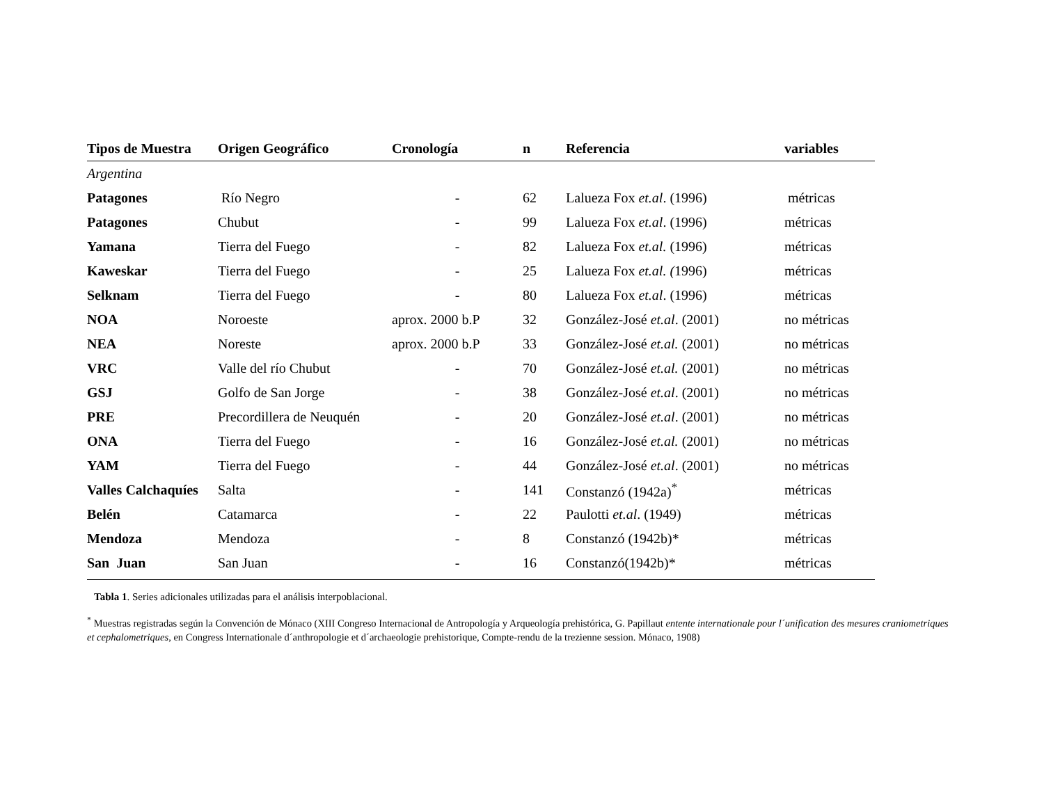| Tipos de Muestra | Origen Geográfico | Cronología | n | Referencia | variables |
| --- | --- | --- | --- | --- | --- |
| Argentina | | | | | |
| Patagones | Río Negro | - | 62 | Lalueza Fox et.al . (1996) | métricas |
| Patagones | Chubut | - | 99 | Lalueza Fox et.al . (1996) | métricas |
| Yamana | Tierra del Fuego | - | 82 | Lalueza Fox et.al. (1996) | métricas |
| Kaweskar | Tierra del Fuego | - | 25 | Lalueza Fox et.al. ( 1996) | métricas |
| Selknam | Tierra del Fuego | - | 80 | Lalueza Fox et.al . (1996) | métricas |
| NOA | Noroeste | aprox. 2000 b.P | 32 | González-José et.al . (2001) | no métricas |
| NEA | Noreste | aprox. 2000 b.P | 33 | González-José et.al. (2001) | no métricas |
| VRC | Valle del río Chubut | - | 70 | González-José et.al. (2001) | no métricas |
| GSJ | Golfo de San Jorge | - | 38 | González-José et.al . (2001) | no métricas |
| PRE | Precordillera de Neuquén | - | 20 | González-José et.al . (2001) | no métricas |
| ONA | Tierra del Fuego | - | 16 | González-José et.al. (2001) | no métricas |
| YAM | Tierra del Fuego | - | 44 | González-José et.al . (2001) | no métricas |
| Valles Calchaquíes | Salta | - | 141 | Constanzó (1942a)<sup>*</sup> | métricas |
| Belén | Catamarca | - | 22 | Paulotti et.al . (1949) | métricas |
| Mendoza | Mendoza | - | 8 | Constanzó (1942b)* | métricas |
| San Juan | San Juan | - | 16 | Constanzó(1942b)* | métricas |
Tabla 1. Series adicionales utilizadas para el análisis interpoblacional.
<sup>*</sup> Muestras registradas según la Convención de Mónaco (XIII Congreso Internacional de Antropología y Arqueología prehistórica, G. Papillaut entente internationale pour l´unification des mesures craniometriques et cephalometriques, en Congress Internationale d´anthropologie et d´archaeologie prehistorique, Compte-rendu de la trezienne session. Mónaco, 1908)